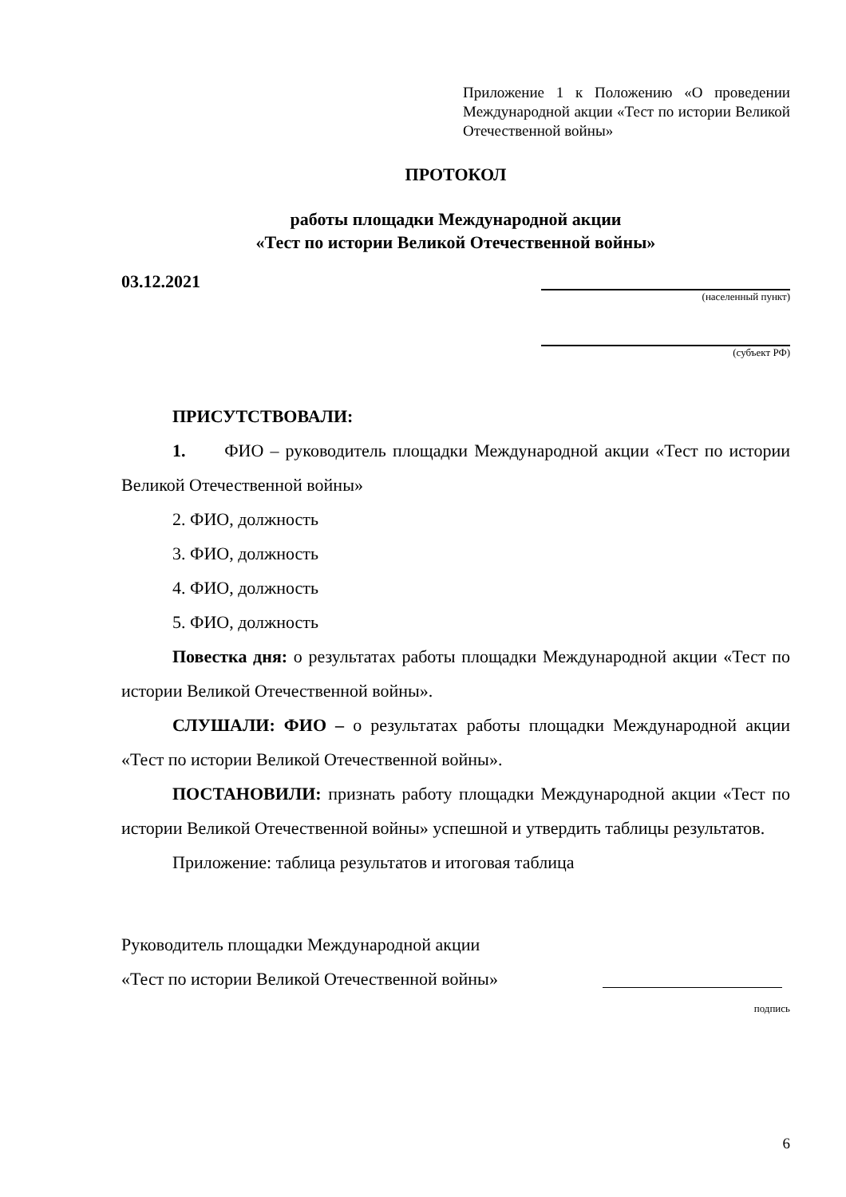Приложение 1 к Положению «О проведении Международной акции «Тест по истории Великой Отечественной войны»
ПРОТОКОЛ
работы площадки Международной акции
«Тест по истории Великой Отечественной войны»
03.12.2021
(населенный пункт)
(субъект РФ)
ПРИСУТСТВОВАЛИ:
1. ФИО – руководитель площадки Международной акции «Тест по истории Великой Отечественной войны»
2. ФИО, должность
3. ФИО, должность
4. ФИО, должность
5. ФИО, должность
Повестка дня: о результатах работы площадки Международной акции «Тест по истории Великой Отечественной войны».
СЛУШАЛИ: ФИО – о результатах работы площадки Международной акции «Тест по истории Великой Отечественной войны».
ПОСТАНОВИЛИ: признать работу площадки Международной акции «Тест по истории Великой Отечественной войны» успешной и утвердить таблицы результатов.
Приложение: таблица результатов и итоговая таблица
Руководитель площадки Международной акции
«Тест по истории Великой Отечественной войны»
подпись
6